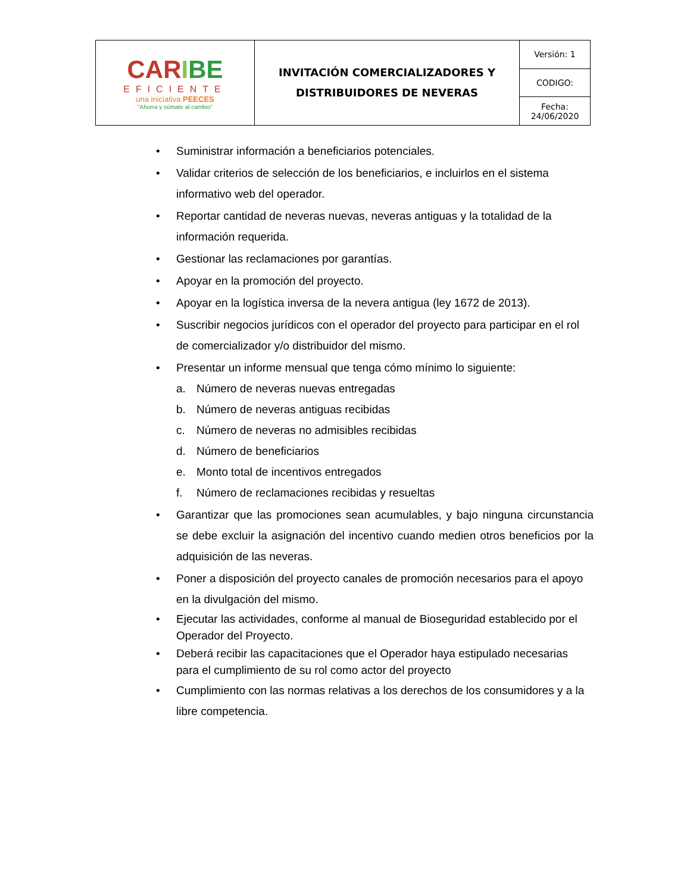| CAR I BE EFICIENTE una iniciativa PEECES "Ahorra y súmate al cambio" | INVITACIÓN COMERCIALIZADORES Y DISTRIBUIDORES DE NEVERAS | Versión: 1 |
| | | CODIGO: |
| | | Fecha: 24/06/2020 |
• Suministrar información a beneficiarios potenciales.
• Validar criterios de selección de los beneficiarios, e incluirlos en el sistema informativo web del operador.
• Reportar cantidad de neveras nuevas, neveras antiguas y la totalidad de la información requerida.
• Gestionar las reclamaciones por garantías.
• Apoyar en la promoción del proyecto.
• Apoyar en la logística inversa de la nevera antigua (ley 1672 de 2013).
• Suscribir negocios jurídicos con el operador del proyecto para participar en el rol de comercializador y/o distribuidor del mismo.
• Presentar un informe mensual que tenga cómo mínimo lo siguiente:
a. Número de neveras nuevas entregadas
b. Número de neveras antiguas recibidas
c. Número de neveras no admisibles recibidas
d. Número de beneficiarios
e. Monto total de incentivos entregados
f. Número de reclamaciones recibidas y resueltas
• Garantizar que las promociones sean acumulables, y bajo ninguna circunstancia se debe excluir la asignación del incentivo cuando medien otros beneficios por la adquisición de las neveras.
• Poner a disposición del proyecto canales de promoción necesarios para el apoyo en la divulgación del mismo.
• Ejecutar las actividades, conforme al manual de Bioseguridad establecido por el Operador del Proyecto.
• Deberá recibir las capacitaciones que el Operador haya estipulado necesarias para el cumplimiento de su rol como actor del proyecto
• Cumplimiento con las normas relativas a los derechos de los consumidores y a la libre competencia.